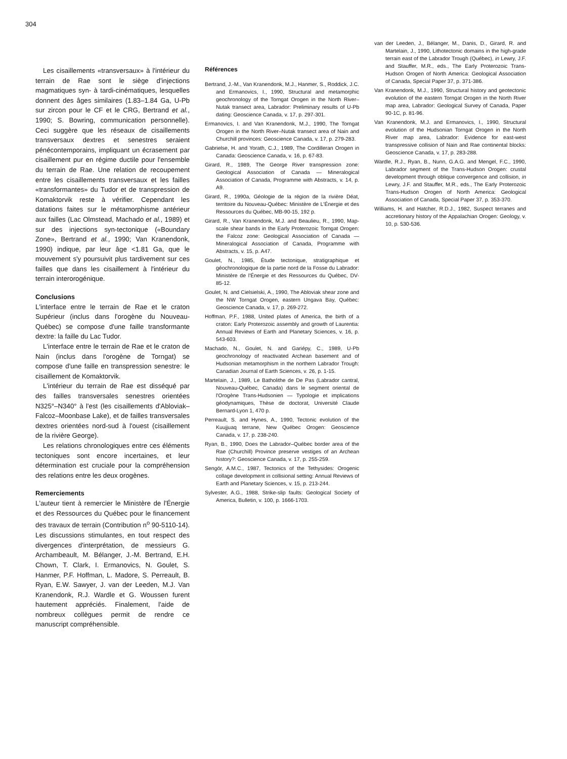304
Les cisaillements «transversaux» à l'intérieur du terrain de Rae sont le siège d'injections magmatiques syn- à tardi-cinématiques, lesquelles donnent des âges similaires (1.83–1.84 Ga, U-Pb sur zircon pour le CF et le CRG, Bertrand et al., 1990; S. Bowring, communication personnelle). Ceci suggère que les réseaux de cisaillements transversaux dextres et senestres seraient pénécontemporains, impliquant un écrasement par cisaillement pur en régime ductile pour l'ensemble du terrain de Rae. Une relation de recoupement entre les cisaillements transversaux et les failles «transformantes» du Tudor et de transpression de Komaktorvik reste à vérifier. Cependant les datations faites sur le métamorphisme antérieur aux failles (Lac Olmstead, Machado et al., 1989) et sur des injections syn-tectonique («Boundary Zone», Bertrand et al., 1990; Van Kranendonk, 1990) indique, par leur âge <1.81 Ga, que le mouvement s'y poursuivit plus tardivement sur ces failles que dans les cisaillement à l'intérieur du terrain interorogénique.
Conclusions
L'interface entre le terrain de Rae et le craton Supérieur (inclus dans l'orogène du Nouveau-Québec) se compose d'une faille transformante dextre: la faille du Lac Tudor.
L'interface entre le terrain de Rae et le craton de Nain (inclus dans l'orogène de Torngat) se compose d'une faille en transpression senestre: le cisaillement de Komaktorvik.
L'intérieur du terrain de Rae est disséqué par des failles transversales senestres orientées N325°–N340° à l'est (les cisaillements d'Abloviak–Falcoz–Moonbase Lake), et de failles transversales dextres orientées nord-sud à l'ouest (cisaillement de la rivière George).
Les relations chronologiques entre ces éléments tectoniques sont encore incertaines, et leur détermination est cruciale pour la compréhension des relations entre les deux orogènes.
Remerciements
L'auteur tient à remercier le Ministère de l'Énergie et des Ressources du Québec pour le financement des travaux de terrain (Contribution n<sup>o</sup> 90-5110-14). Les discussions stimulantes, en tout respect des divergences d'interprétation, de messieurs G. Archambeault, M. Bélanger, J.-M. Bertrand, E.H. Chown, T. Clark, I. Ermanovics, N. Goulet, S. Hanmer, P.F. Hoffman, L. Madore, S. Perreault, B. Ryan, E.W. Sawyer, J. van der Leeden, M.J. Van Kranendonk, R.J. Wardle et G. Woussen furent hautement appréciés. Finalement, l'aide de nombreux collègues permit de rendre ce manuscript compréhensible.
Références
Bertrand, J.-M., Van Kranendonk, M.J., Hanmer, S., Roddick, J.C. and Ermanovics, I., 1990, Structural and metamorphic geochronology of the Torngat Orogen in the North River– Nutak transect area, Labrador: Preliminary results of U-Pb dating: Geoscience Canada, v. 17, p. 297-301.
Ermanovics, I. and Van Kranendonk, M.J., 1990, The Torngat Orogen in the North River–Nutak transect area of Nain and Churchill provinces: Geoscience Canada, v. 17, p. 279-283.
Gabrielse, H. and Yorath, C.J., 1989, The Cordilleran Orogen in Canada: Geoscience Canada, v. 16, p. 67-83.
Girard, R., 1989, The George River transpression zone: Geological Association of Canada — Mineralogical Association of Canada, Programme with Abstracts, v. 14, p. A9.
Girard, R., 1990a, Géologie de la région de la rivière Déat, territoire du Nouveau-Québec: Ministère de L'Énergie et des Ressources du Québec, MB-90-15, 192 p.
Girard, R., Van Kranendonk, M.J. and Beaulieu, R., 1990, Map-scale shear bands in the Early Proterozoic Torngat Orogen: the Falcoz zone: Geological Association of Canada — Mineralogical Association of Canada, Programme with Abstracts, v. 15, p. A47.
Goulet, N., 1985, Étude tectonique, stratigraphique et géochronologique de la partie nord de la Fosse du Labrador: Ministère de l'Énergie et des Ressources du Québec, DV-85-12.
Goulet, N. and Cielsielski, A., 1990, The Abloviak shear zone and the NW Torngat Orogen, eastern Ungava Bay, Québec: Geoscience Canada, v. 17, p. 269-272.
Hoffman, P.F., 1988, United plates of America, the birth of a craton: Early Proterozoic assembly and growth of Laurentia: Annual Reviews of Earth and Planetary Sciences, v. 16, p. 543-603.
Machado, N., Goulet, N. and Gariépy, C., 1989, U-Pb geochronology of reactivated Archean basement and of Hudsonian metamorphism in the northern Labrador Trough: Canadian Journal of Earth Sciences, v. 26, p. 1-15.
Martelain, J., 1989, Le Batholithe de De Pas (Labrador cantral, Nouveau-Québec, Canada) dans le segment oriental de l'Orogène Trans-Hudsonien — Typologie et implications géodynamiques, Thèse de doctorat, Université Claude Bernard-Lyon 1, 470 p.
Perreault, S. and Hynes, A., 1990, Tectonic evolution of the Kuujjuaq terrane, New Québec Orogen: Geoscience Canada, v. 17, p. 238-240.
Ryan, B., 1990, Does the Labrador–Québec border area of the Rae (Churchill) Province preserve vestiges of an Archean history?: Geoscience Canada, v. 17, p. 255-259.
Sengör, A.M.C., 1987, Tectonics of the Tethysides: Orogenic collage development in collisional setting: Annual Reviews of Earth and Planetary Sciences, v. 15, p. 213-244.
Sylvester, A.G., 1988, Strike-slip faults: Geological Society of America, Bulletin, v. 100, p. 1666-1703.
van der Leeden, J., Bélanger, M., Danis, D., Girard, R. and Martelain, J., 1990, Lithotectonic domains in the high-grade terrain east of the Labrador Trough (Québec), in Lewry, J.F. and Stauffer, M.R., eds., The Early Proterozoic Trans-Hudson Orogen of North America: Geological Association of Canada, Special Paper 37, p. 371-386.
Van Kranendonk, M.J., 1990, Structural history and geotectonic evolution of the eastern Torngat Orogen in the North River map area, Labrador: Geological Survey of Canada, Paper 90-1C, p. 81-96.
Van Kranendonk, M.J. and Ermanovics, I., 1990, Structural evolution of the Hudsonian Torngat Orogen in the North River map area, Labrador: Evidence for east-west transpressive collision of Nain and Rae continental blocks: Geoscience Canada, v. 17, p. 283-288.
Wardle, R.J., Ryan, B., Nunn, G.A.G. and Mengel, F.C., 1990, Labrador segment of the Trans-Hudson Orogen: crustal development through oblique convergence and collision, in Lewry, J.F. and Stauffer, M.R., eds., The Early Proterozoic Trans-Hudson Orogen of North America: Geological Association of Canada, Special Paper 37, p. 353-370.
Williams, H. and Hatcher, R.D.J., 1982, Suspect terranes and accretionary history of the Appalachian Orogen: Geology, v. 10, p. 530-536.